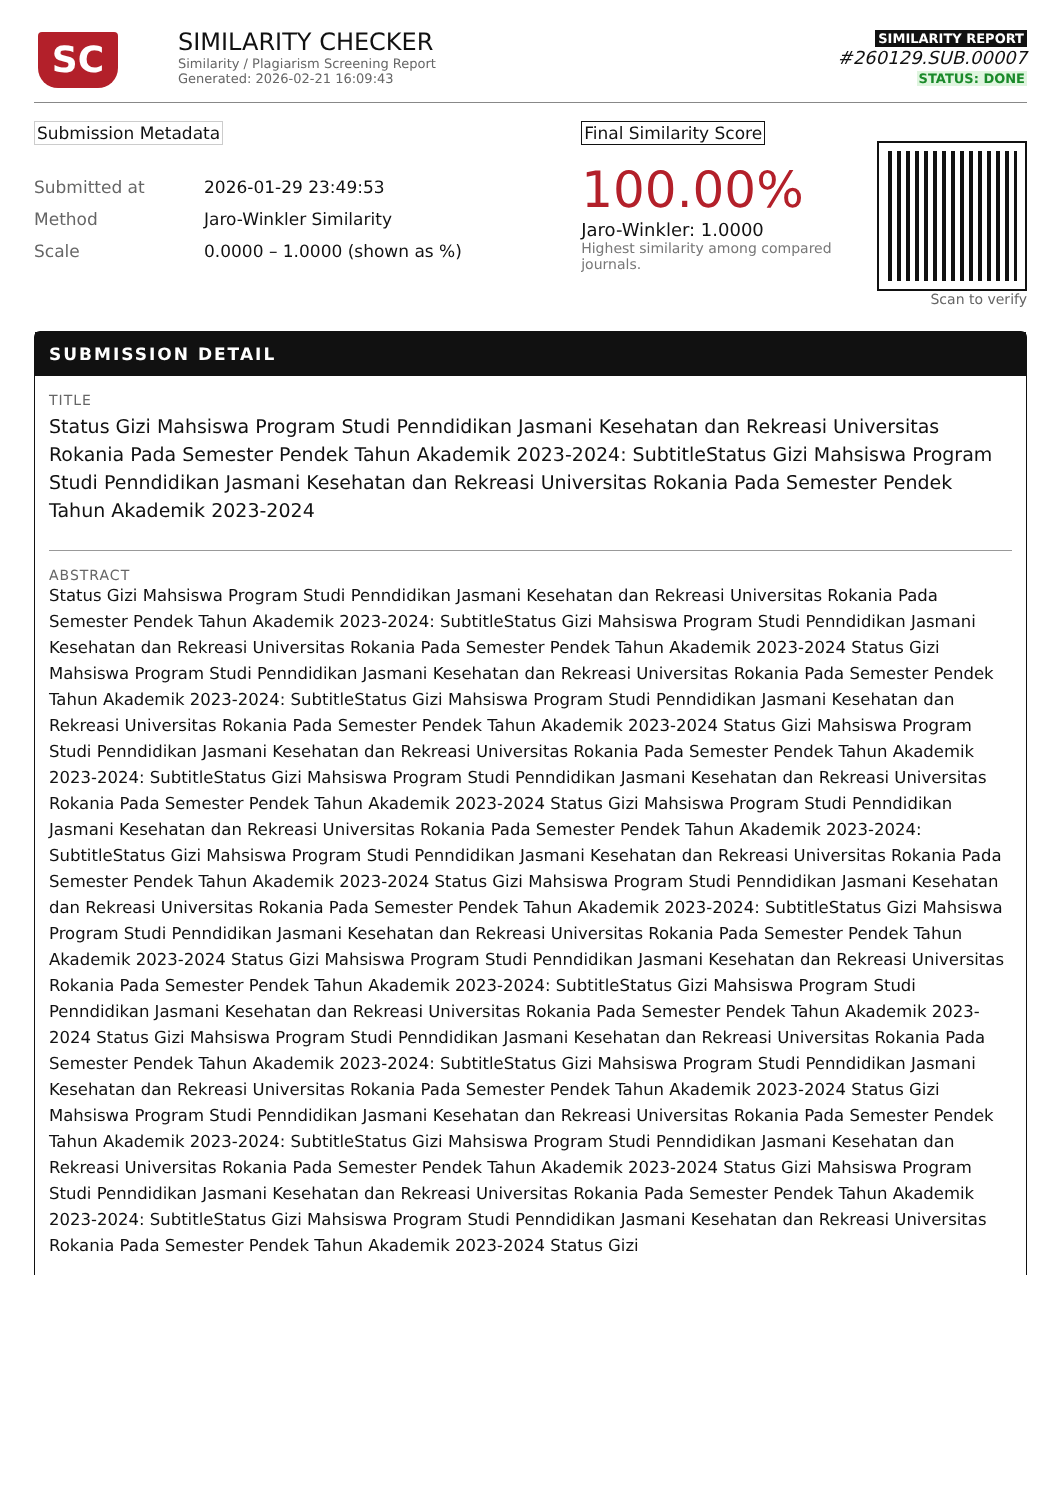SC
SIMILARITY CHECKER
Similarity / Plagiarism Screening Report
Generated: 2026-02-21 16:09:43
SIMILARITY REPORT
#260129.SUB.00007
STATUS: DONE
Submission Metadata
| Submitted at | 2026-01-29 23:49:53 |
| Method | Jaro-Winkler Similarity |
| Scale | 0.0000 – 1.0000 (shown as %) |
Final Similarity Score
100.00%
Jaro-Winkler: 1.0000
Highest similarity among compared journals.
Scan to verify
SUBMISSION DETAIL
TITLE
Status Gizi Mahsiswa Program Studi Penndidikan Jasmani Kesehatan dan Rekreasi Universitas Rokania Pada Semester Pendek Tahun Akademik 2023-2024: SubtitleStatus Gizi Mahsiswa Program Studi Penndidikan Jasmani Kesehatan dan Rekreasi Universitas Rokania Pada Semester Pendek Tahun Akademik 2023-2024
ABSTRACT
Status Gizi Mahsiswa Program Studi Penndidikan Jasmani Kesehatan dan Rekreasi Universitas Rokania Pada Semester Pendek Tahun Akademik 2023-2024: SubtitleStatus Gizi Mahsiswa Program Studi Penndidikan Jasmani Kesehatan dan Rekreasi Universitas Rokania Pada Semester Pendek Tahun Akademik 2023-2024 Status Gizi Mahsiswa Program Studi Penndidikan Jasmani Kesehatan dan Rekreasi Universitas Rokania Pada Semester Pendek Tahun Akademik 2023-2024: SubtitleStatus Gizi Mahsiswa Program Studi Penndidikan Jasmani Kesehatan dan Rekreasi Universitas Rokania Pada Semester Pendek Tahun Akademik 2023-2024 Status Gizi Mahsiswa Program Studi Penndidikan Jasmani Kesehatan dan Rekreasi Universitas Rokania Pada Semester Pendek Tahun Akademik 2023-2024: SubtitleStatus Gizi Mahsiswa Program Studi Penndidikan Jasmani Kesehatan dan Rekreasi Universitas Rokania Pada Semester Pendek Tahun Akademik 2023-2024 Status Gizi Mahsiswa Program Studi Penndidikan Jasmani Kesehatan dan Rekreasi Universitas Rokania Pada Semester Pendek Tahun Akademik 2023-2024: SubtitleStatus Gizi Mahsiswa Program Studi Penndidikan Jasmani Kesehatan dan Rekreasi Universitas Rokania Pada Semester Pendek Tahun Akademik 2023-2024 Status Gizi Mahsiswa Program Studi Penndidikan Jasmani Kesehatan dan Rekreasi Universitas Rokania Pada Semester Pendek Tahun Akademik 2023-2024: SubtitleStatus Gizi Mahsiswa Program Studi Penndidikan Jasmani Kesehatan dan Rekreasi Universitas Rokania Pada Semester Pendek Tahun Akademik 2023-2024 Status Gizi Mahsiswa Program Studi Penndidikan Jasmani Kesehatan dan Rekreasi Universitas Rokania Pada Semester Pendek Tahun Akademik 2023-2024: SubtitleStatus Gizi Mahsiswa Program Studi Penndidikan Jasmani Kesehatan dan Rekreasi Universitas Rokania Pada Semester Pendek Tahun Akademik 2023-2024 Status Gizi Mahsiswa Program Studi Penndidikan Jasmani Kesehatan dan Rekreasi Universitas Rokania Pada Semester Pendek Tahun Akademik 2023-2024: SubtitleStatus Gizi Mahsiswa Program Studi Penndidikan Jasmani Kesehatan dan Rekreasi Universitas Rokania Pada Semester Pendek Tahun Akademik 2023-2024 Status Gizi Mahsiswa Program Studi Penndidikan Jasmani Kesehatan dan Rekreasi Universitas Rokania Pada Semester Pendek Tahun Akademik 2023-2024: SubtitleStatus Gizi Mahsiswa Program Studi Penndidikan Jasmani Kesehatan dan Rekreasi Universitas Rokania Pada Semester Pendek Tahun Akademik 2023-2024 Status Gizi Mahsiswa Program Studi Penndidikan Jasmani Kesehatan dan Rekreasi Universitas Rokania Pada Semester Pendek Tahun Akademik 2023-2024: SubtitleStatus Gizi Mahsiswa Program Studi Penndidikan Jasmani Kesehatan dan Rekreasi Universitas Rokania Pada Semester Pendek Tahun Akademik 2023-2024 Status Gizi